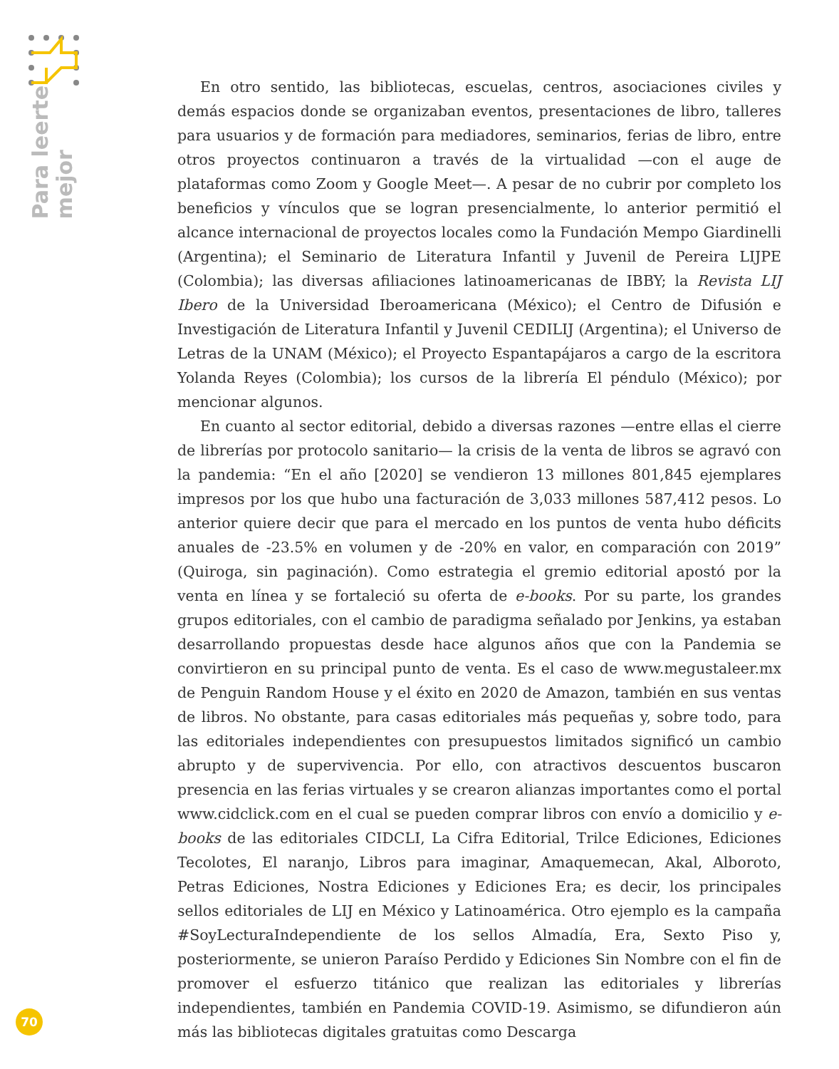Para leerte
mejor
En otro sentido, las bibliotecas, escuelas, centros, asociaciones civiles y demás espacios donde se organizaban eventos, presentaciones de libro, talleres para usuarios y de formación para mediadores, seminarios, ferias de libro, entre otros proyectos continuaron a través de la virtualidad —con el auge de plataformas como Zoom y Google Meet—. A pesar de no cubrir por completo los beneficios y vínculos que se logran presencialmente, lo anterior permitió el alcance internacional de proyectos locales como la Fundación Mempo Giardinelli (Argentina); el Seminario de Literatura Infantil y Juvenil de Pereira LIJPE (Colombia); las diversas afiliaciones latinoamericanas de IBBY; la Revista LIJ Ibero de la Universidad Iberoamericana (México); el Centro de Difusión e Investigación de Literatura Infantil y Juvenil CEDILIJ (Argentina); el Universo de Letras de la UNAM (México); el Proyecto Espantapájaros a cargo de la escritora Yolanda Reyes (Colombia); los cursos de la librería El péndulo (México); por mencionar algunos.
En cuanto al sector editorial, debido a diversas razones —entre ellas el cierre de librerías por protocolo sanitario— la crisis de la venta de libros se agravó con la pandemia: “En el año [2020] se vendieron 13 millones 801,845 ejemplares impresos por los que hubo una facturación de 3,033 millones 587,412 pesos. Lo anterior quiere decir que para el mercado en los puntos de venta hubo déficits anuales de -23.5% en volumen y de -20% en valor, en comparación con 2019” (Quiroga, sin paginación). Como estrategia el gremio editorial apostó por la venta en línea y se fortaleció su oferta de e-books. Por su parte, los grandes grupos editoriales, con el cambio de paradigma señalado por Jenkins, ya estaban desarrollando propuestas desde hace algunos años que con la Pandemia se convirtieron en su principal punto de venta. Es el caso de www.megustaleer.mx de Penguin Random House y el éxito en 2020 de Amazon, también en sus ventas de libros. No obstante, para casas editoriales más pequeñas y, sobre todo, para las editoriales independientes con presupuestos limitados significó un cambio abrupto y de supervivencia. Por ello, con atractivos descuentos buscaron presencia en las ferias virtuales y se crearon alianzas importantes como el portal www.cidclick.com en el cual se pueden comprar libros con envío a domicilio y e-books de las editoriales CIDCLI, La Cifra Editorial, Trilce Ediciones, Ediciones Tecolotes, El naranjo, Libros para imaginar, Amaquemecan, Akal, Alboroto, Petras Ediciones, Nostra Ediciones y Ediciones Era; es decir, los principales sellos editoriales de LIJ en México y Latinoamérica. Otro ejemplo es la campaña #SoyLecturaIndependiente de los sellos Almadía, Era, Sexto Piso y, posteriormente, se unieron Paraíso Perdido y Ediciones Sin Nombre con el fin de promover el esfuerzo titánico que realizan las editoriales y librerías independientes, también en Pandemia COVID-19. Asimismo, se difundieron aún más las bibliotecas digitales gratuitas como Descarga
70